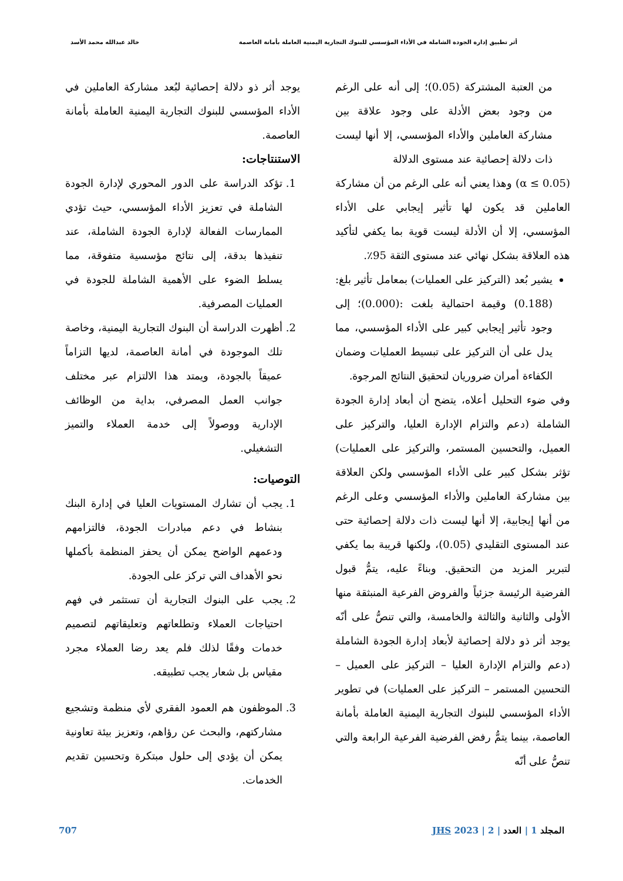أثر تطبيق إدارة الجودة الشاملة في الأداء المؤسسي للبنوك التجارية اليمنية العاملة بأمانة العاصمة خالد عبدالله محمد الأسد
من العتبة المشتركة (0.05)؛ إلى أنه على الرغم من وجود بعض الأدلة على وجود علاقة بين مشاركة العاملين والأداء المؤسسي، إلا أنها ليست ذات دلالة إحصائية عند مستوى الدلالة
(α ≤ 0.05) وهذا يعني أنه على الرغم من أن مشاركة العاملين قد يكون لها تأثير إيجابي على الأداء المؤسسي، إلا أن الأدلة ليست قوية بما يكفي لتأكيد هذه العلاقة بشكل نهائي عند مستوى الثقة 95٪.
يشير بُعد (التركيز على العمليات) بمعامل تأثير بلغ: (0.188) وقيمة احتمالية بلغت :(0.000)؛ إلى وجود تأثير إيجابي كبير على الأداء المؤسسي، مما يدل على أن التركيز على تبسيط العمليات وضمان الكفاءة أمران ضروريان لتحقيق النتائج المرجوة.
وفي ضوء التحليل أعلاه، يتضح أن أبعاد إدارة الجودة الشاملة (دعم والتزام الإدارة العليا، والتركيز على العميل، والتحسين المستمر، والتركيز على العمليات) تؤثر بشكل كبير على الأداء المؤسسي ولكن العلاقة بين مشاركة العاملين والأداء المؤسسي وعلى الرغم من أنها إيجابية، إلا أنها ليست ذات دلالة إحصائية حتى عند المستوى التقليدي (0.05)، ولكنها قريبة بما يكفي لتبرير المزيد من التحقيق. وبناءً عليه، يتمُّ قبول الفرضية الرئيسة جزئياً والفروض الفرعية المنبثقة منها الأولى والثانية والثالثة والخامسة، والتي تنصُّ على أنّه يوجد أثر ذو دلالة إحصائية لأبعاد إدارة الجودة الشاملة (دعم والتزام الإدارة العليا – التركيز على العميل – التحسين المستمر – التركيز على العمليات) في تطوير الأداء المؤسسي للبنوك التجارية اليمنية العاملة بأمانة العاصمة، بينما يتمُّ رفض الفرضية الفرعية الرابعة والتي تنصُّ على أنّه
يوجد أثر ذو دلالة إحصائية لبُعد مشاركة العاملين في الأداء المؤسسي للبنوك التجارية اليمنية العاملة بأمانة العاصمة.
الاستنتاجات:
1. تؤكد الدراسة على الدور المحوري لإدارة الجودة الشاملة في تعزيز الأداء المؤسسي، حيث تؤدي الممارسات الفعالة لإدارة الجودة الشاملة، عند تنفيذها بدقة، إلى نتائج مؤسسية متفوقة، مما يسلط الضوء على الأهمية الشاملة للجودة في العمليات المصرفية.
2. أظهرت الدراسة أن البنوك التجارية اليمنية، وخاصة تلك الموجودة في أمانة العاصمة، لديها التزاماً عميقاً بالجودة، ويمتد هذا الالتزام عبر مختلف جوانب العمل المصرفي، بداية من الوظائف الإدارية ووصولاً إلى خدمة العملاء والتميز التشغيلي.
التوصيات:
1. يجب أن تشارك المستويات العليا في إدارة البنك بنشاط في دعم مبادرات الجودة، فالتزامهم ودعمهم الواضح يمكن أن يحفز المنظمة بأكملها نحو الأهداف التي تركز على الجودة.
2. يجب على البنوك التجارية أن تستثمر في فهم احتياجات العملاء وتطلعاتهم وتعليقاتهم لتصميم خدمات وفقًا لذلك فلم يعد رضا العملاء مجرد مقياس بل شعار يجب تطبيقه.
3. الموظفون هم العمود الفقري لأي منظمة وتشجيع مشاركتهم، والبحث عن رؤاهم، وتعزيز بيئة تعاونية يمكن أن يؤدي إلى حلول مبتكرة وتحسين تقديم الخدمات.
المجلد 1 | العدد | 2 | 2023 JHS 707